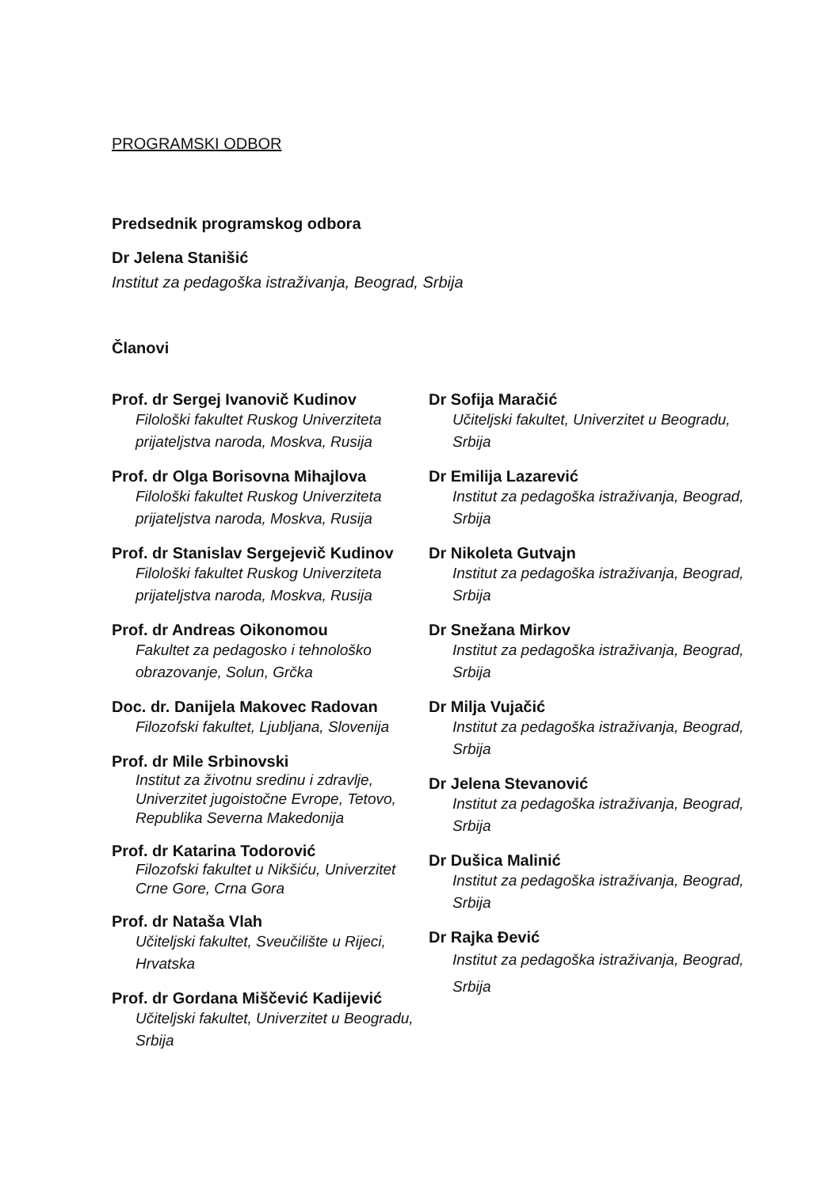PROGRAMSKI ODBOR
Predsednik programskog odbora
Dr Jelena Stanišić
Institut za pedagoška istraživanja, Beograd, Srbija
Članovi
Prof. dr Sergej Ivanovič Kudinov
Filološki fakultet Ruskog Univerziteta prijateljstva naroda, Moskva, Rusija
Prof. dr Olga Borisovna Mihajlova
Filološki fakultet Ruskog Univerziteta prijateljstva naroda, Moskva, Rusija
Prof. dr Stanislav Sergejevič Kudinov
Filološki fakultet Ruskog Univerziteta prijateljstva naroda, Moskva, Rusija
Prof. dr Andreas Oikonomou
Fakultet za pedagosko i tehnološko obrazovanje, Solun, Grčka
Doc. dr. Danijela Makovec Radovan
Filozofski fakultet, Ljubljana, Slovenija
Prof. dr Mile Srbinovski
Institut za životnu sredinu i zdravlje, Univerzitet jugoistočne Evrope, Tetovo, Republika Severna Makedonija
Prof. dr Katarina Todorović
Filozofski fakultet u Nikšiću, Univerzitet Crne Gore, Crna Gora
Prof. dr Nataša Vlah
Učiteljski fakultet, Sveučilište u Rijeci, Hrvatska
Prof. dr Gordana Miščević Kadijević
Učiteljski fakultet, Univerzitet u Beogradu, Srbija
Dr Sofija Maračić
Učiteljski fakultet, Univerzitet u Beogradu, Srbija
Dr Emilija Lazarević
Institut za pedagoška istraživanja, Beograd, Srbija
Dr Nikoleta Gutvajn
Institut za pedagoška istraživanja, Beograd, Srbija
Dr Snežana Mirkov
Institut za pedagoška istraživanja, Beograd, Srbija
Dr Milja Vujačić
Institut za pedagoška istraživanja, Beograd, Srbija
Dr Jelena Stevanović
Institut za pedagoška istraživanja, Beograd, Srbija
Dr Dušica Malinić
Institut za pedagoška istraživanja, Beograd, Srbija
Dr Rajka Đević
Institut za pedagoška istraživanja, Beograd, Srbija